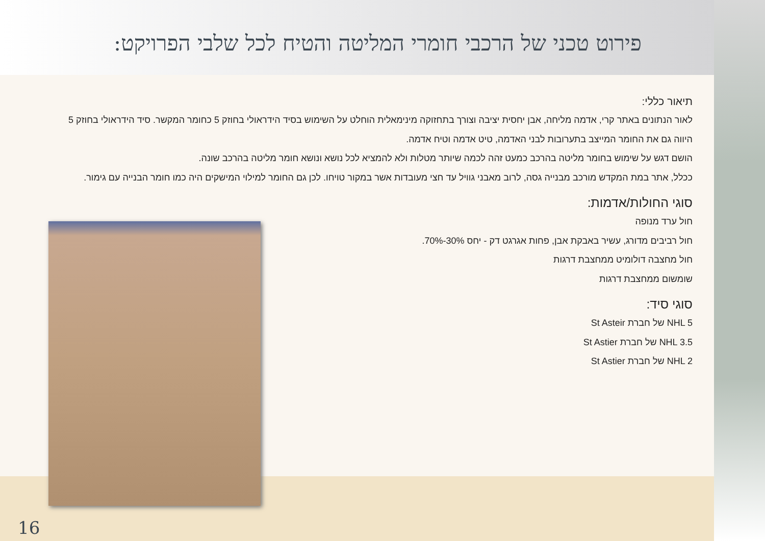פירוט טכני של הרכבי חומרי המליטה והטיח לכל שלבי הפרויקט:
תיאור כללי:
לאור הנתונים באתר קרי, אדמה מליחה, אבן יחסית יציבה וצורך בתחזוקה מינימאלית הוחלט על השימוש בסיד הידראולי בחוזק 5 כחומר המקשר. סיד הידראולי בחוזק 5 היווה גם את החומר המייצב בתערובות לבני האדמה, טיט אדמה וטיח אדמה.
הושם דגש על שימוש בחומר מליטה בהרכב כמעט זהה לכמה שיותר מטלות ולא להמציא לכל נושא ונושא חומר מליטה בהרכב שונה.
ככלל, אתר במת המקדש מורכב מבנייה גסה, לרוב מאבני גוויל עד חצי מעובדות אשר במקור טויחו. לכן גם החומר למילוי המישקים היה כמו חומר הבנייה עם גימור.
סוגי החולות/אדמות:
חול ערד מנופה
חול רביבים מדורג, עשיר באבקת אבן, פחות אגרגט דק - יחס 30%-70%.
חול מחצבה דולומיט ממחצבת דרגות
שומשום ממחצבת דרגות
סוגי סיד:
NHL 5 של חברת St Asteir
NHL 3.5 של חברת St Astier
NHL 2 של חברת St Astier
16